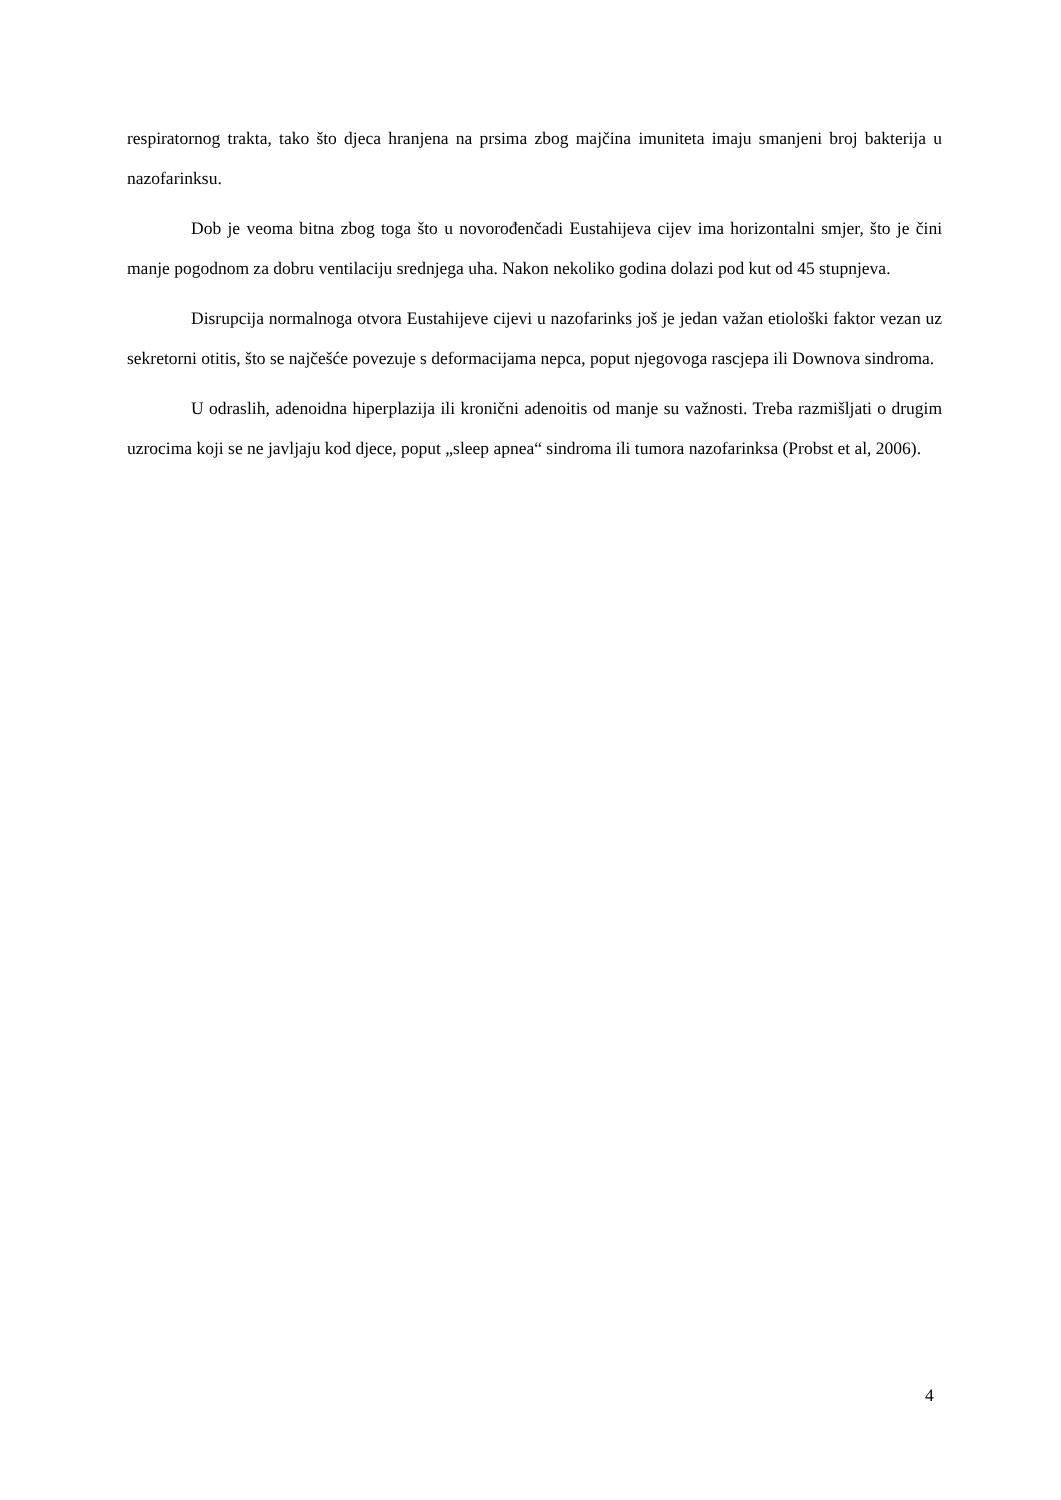respiratornog trakta, tako što djeca hranjena na prsima zbog majčina imuniteta imaju smanjeni broj bakterija u nazofarinksu.
Dob je veoma bitna zbog toga što u novorođenčadi Eustahijeva cijev ima horizontalni smjer, što je čini manje pogodnom za dobru ventilaciju srednjega uha. Nakon nekoliko godina dolazi pod kut od 45 stupnjeva.
Disrupcija normalnoga otvora Eustahijeve cijevi u nazofarinks još je jedan važan etiološki faktor vezan uz sekretorni otitis, što se najčešće povezuje s deformacijama nepca, poput njegovoga rascjepa ili Downova sindroma.
U odraslih, adenoidna hiperplazija ili kronični adenoitis od manje su važnosti. Treba razmišljati o drugim uzrocima koji se ne javljaju kod djece, poput „sleep apnea“ sindroma ili tumora nazofarinksa (Probst et al, 2006).
4